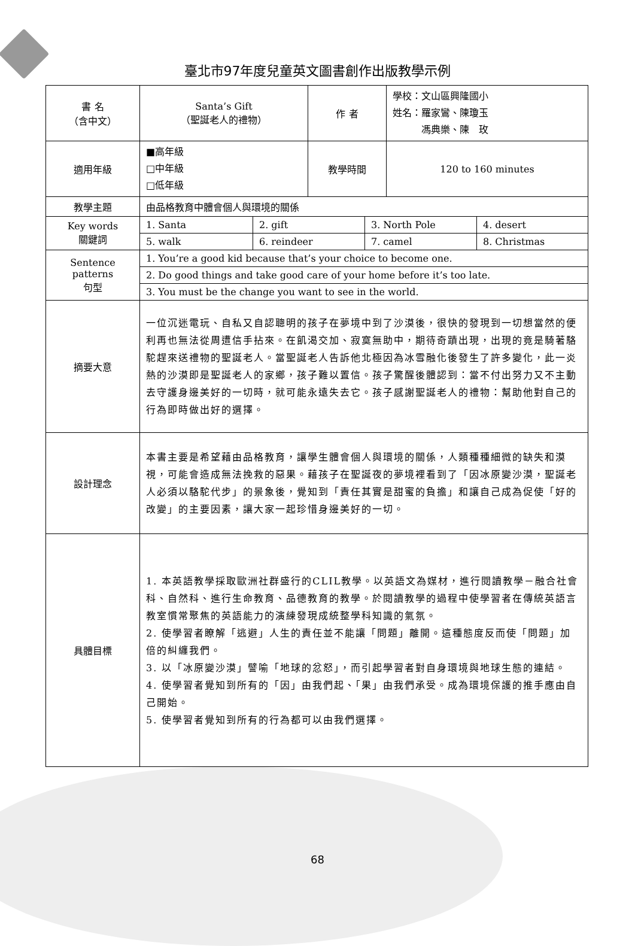臺北市97年度兒童英文圖書創作出版教學示例
| 書 名 （含中文） | Santa’s Gift （聖誕老人的禮物） | 作 者 | 學校：文山區興隆國小 姓名：羅家鸞、陳瓊玉 馮典樂、陳 玫 |
| 適用年級 | ■高年級 □中年級 □低年級 | 教學時間 | 120 to 160 minutes |
| 教學主題 | 由品格教育中體會個人與環境的關係 | | |
| Key words 關鍵詞 | 1. Santa | 2. gift | 3. North Pole | 4. desert |
| | 5. walk | 6. reindeer | 7. camel | 8. Christmas |
| Sentence patterns 句型 | 1. You’re a good kid because that’s your choice to become one. | | | |
| | 2. Do good things and take good care of your home before it’s too late. | | | |
| | 3. You must be the change you want to see in the world. | | | |
| 摘要大意 | 一位沉迷電玩、自私又自認聰明的孩子在夢境中到了沙漠後，很快的發現到一切想當然的便利再也無法從周遭信手拈來。在飢渴交加、寂寞無助中，期待奇蹟出現，出現的竟是騎著駱駝趕來送禮物的聖誕老人。當聖誕老人告訴他北極因為冰雪融化後發生了許多變化，此一炎熱的沙漠即是聖誕老人的家鄉，孩子難以置信。孩子驚醒後體認到：當不付出努力又不主動去守護身邊美好的一切時，就可能永遠失去它。孩子感謝聖誕老人的禮物：幫助他對自己的行為即時做出好的選擇。 | | | |
| 設計理念 | 本書主要是希望藉由品格教育，讓學生體會個人與環境的關係，人類種種細微的缺失和漠視，可能會造成無法挽救的惡果。藉孩子在聖誕夜的夢境裡看到了「因冰原變沙漠，聖誕老人必須以駱駝代步」的景象後，覺知到「責任其實是甜蜜的負擔」和讓自己成為促使「好的改變」的主要因素，讓大家一起珍惜身邊美好的一切。 | | | |
| 具體目標 | 1. 本英語教學採取歐洲社群盛行的CLIL教學。以英語文為媒材，進行閱讀教學－融合社會科、自然科、進行生命教育、品德教育的教學。於閱讀教學的過程中使學習者在傳統英語言教室慣常聚焦的英語能力的演練發現成統整學科知識的氣氛。 2. 使學習者瞭解「逃避」人生的責任並不能讓「問題」離開。這種態度反而使「問題」加倍的糾纏我們。 3. 以「冰原變沙漠」譬喻「地球的忿怒」，而引起學習者對自身環境與地球生態的連結。 4. 使學習者覺知到所有的「因」由我們起、「果」由我們承受。成為環境保護的推手應由自己開始。 5. 使學習者覺知到所有的行為都可以由我們選擇。 | | | |
68